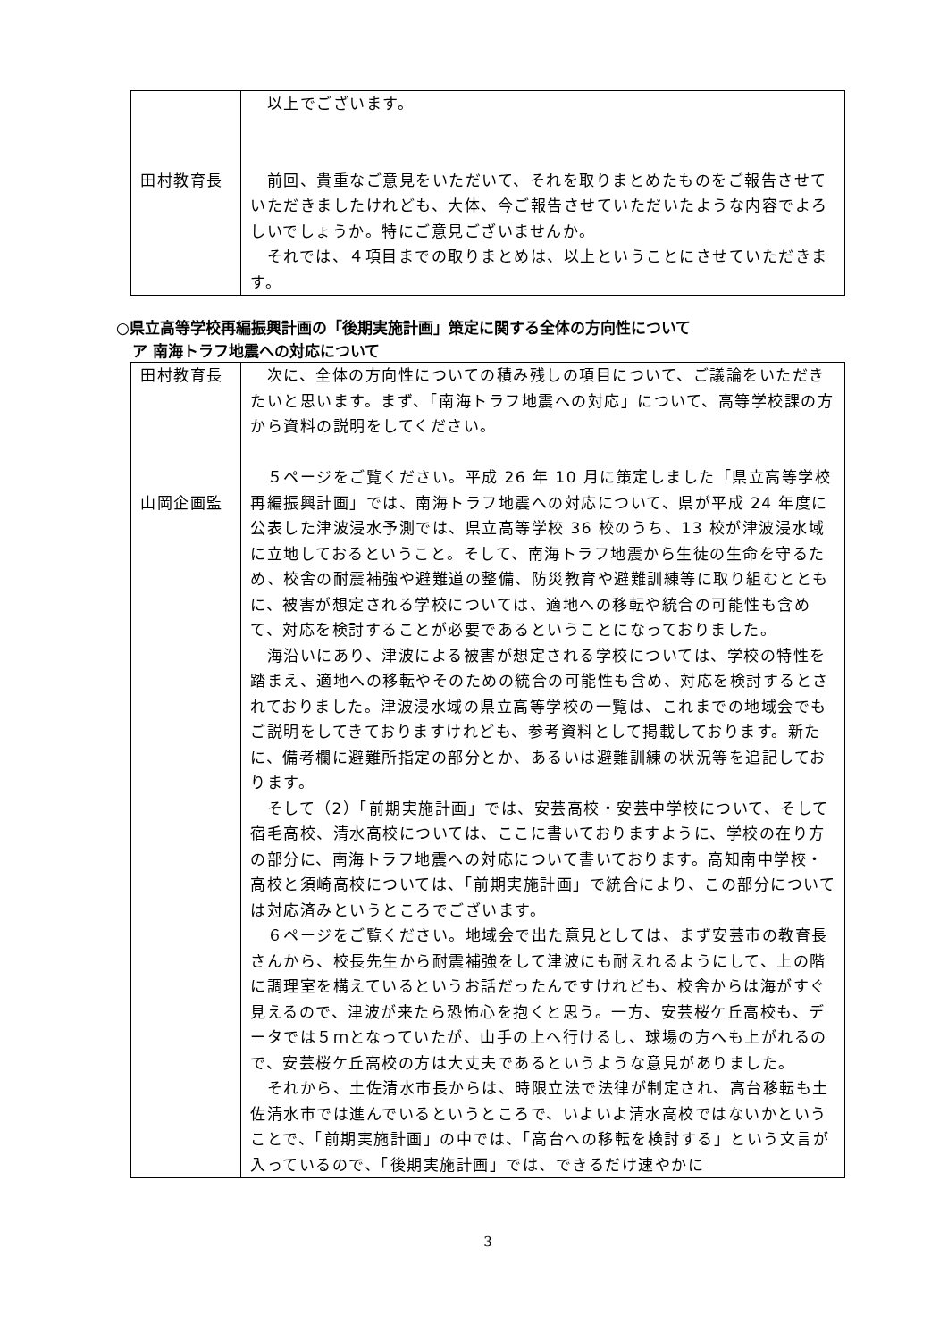| 田村教育長 | 以上でございます。 前回、貴重なご意見をいただいて、それを取りまとめたものをご報告させていただきましたけれども、大体、今ご報告させていただいたような内容でよろしいでしょうか。特にご意見ございませんか。 それでは、４項目までの取りまとめは、以上ということにさせていただきます。 |
○県立高等学校再編振興計画の「後期実施計画」策定に関する全体の方向性について
ア 南海トラフ地震への対応について
| 田村教育長 山岡企画監 | 次に、全体の方向性についての積み残しの項目について、ご議論をいただきたいと思います。まず、「南海トラフ地震への対応」について、高等学校課の方から資料の説明をしてください。 ５ページをご覧ください。平成 26 年 10 月に策定しました「県立高等学校再編振興計画」では、南海トラフ地震への対応について、県が平成 24 年度に公表した津波浸水予測では、県立高等学校 36 校のうち、13 校が津波浸水域に立地しておるということ。そして、南海トラフ地震から生徒の生命を守るため、校舎の耐震補強や避難道の整備、防災教育や避難訓練等に取り組むとともに、被害が想定される学校については、適地への移転や統合の可能性も含めて、対応を検討することが必要であるということになっておりました。 海沿いにあり、津波による被害が想定される学校については、学校の特性を踏まえ、適地への移転やそのための統合の可能性も含め、対応を検討するとされておりました。津波浸水域の県立高等学校の一覧は、これまでの地域会でもご説明をしてきておりますけれども、参考資料として掲載しております。新たに、備考欄に避難所指定の部分とか、あるいは避難訓練の状況等を追記しております。 そして（2）「前期実施計画」では、安芸高校・安芸中学校について、そして宿毛高校、清水高校については、ここに書いておりますように、学校の在り方の部分に、南海トラフ地震への対応について書いております。高知南中学校・高校と須崎高校については、「前期実施計画」で統合により、この部分については対応済みというところでございます。 ６ページをご覧ください。地域会で出た意見としては、まず安芸市の教育長さんから、校長先生から耐震補強をして津波にも耐えれるようにして、上の階に調理室を構えているというお話だったんですけれども、校舎からは海がすぐ見えるので、津波が来たら恐怖心を抱くと思う。一方、安芸桜ケ丘高校も、データでは５ｍとなっていたが、山手の上へ行けるし、球場の方へも上がれるので、安芸桜ケ丘高校の方は大丈夫であるというような意見がありました。 それから、土佐清水市長からは、時限立法で法律が制定され、高台移転も土佐清水市では進んでいるというところで、いよいよ清水高校ではないかということで、「前期実施計画」の中では、「高台への移転を検討する」という文言が入っているので、「後期実施計画」では、できるだけ速やかに |
3